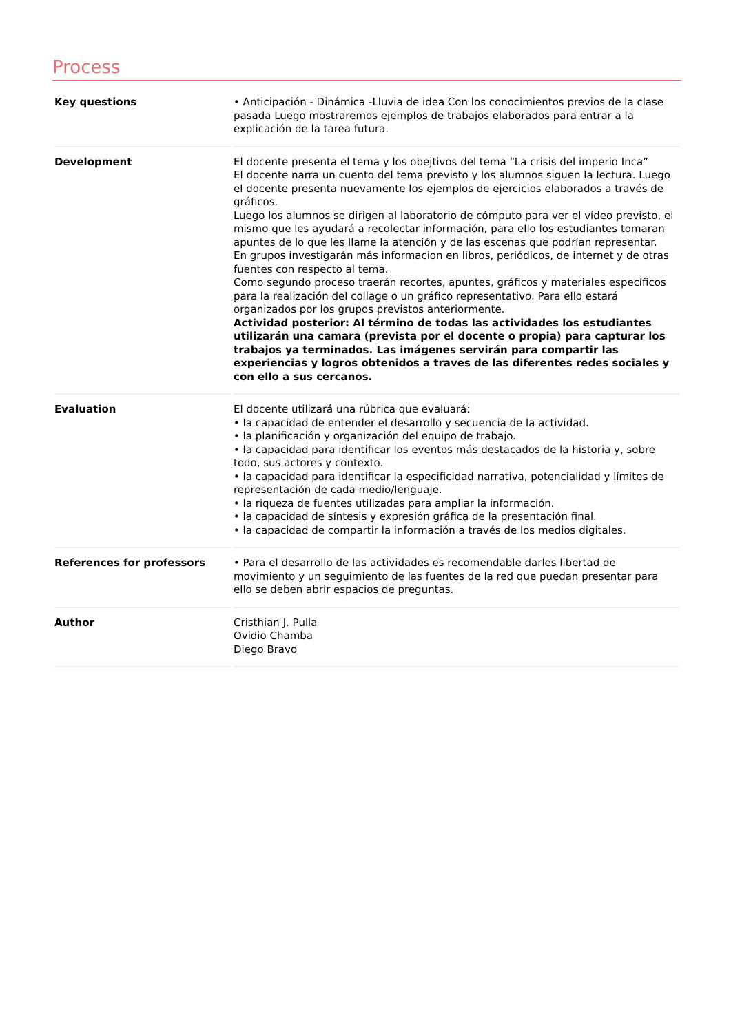Process
| Key questions | • Anticipación - Dinámica -Lluvia de idea Con los conocimientos previos de la clase pasada Luego mostraremos ejemplos de trabajos elaborados para entrar a la explicación de la tarea futura. |
| Development | El docente presenta el tema y los obejtivos del tema “La crisis del imperio Inca” El docente narra un cuento del tema previsto y los alumnos siguen la lectura. Luego el docente presenta nuevamente los ejemplos de ejercicios elaborados a través de gráficos. Luego los alumnos se dirigen al laboratorio de cómputo para ver el vídeo previsto, el mismo que les ayudará a recolectar información, para ello los estudiantes tomaran apuntes de lo que les llame la atención y de las escenas que podrían representar. En grupos investigarán más informacion en libros, periódicos, de internet y de otras fuentes con respecto al tema. Como segundo proceso traerán recortes, apuntes, gráficos y materiales específicos para la realización del collage o un gráfico representativo. Para ello estará organizados por los grupos previstos anteriormente. Actividad posterior: Al término de todas las actividades los estudiantes utilizarán una camara (prevista por el docente o propia) para capturar los trabajos ya terminados. Las imágenes servirán para compartir las experiencias y logros obtenidos a traves de las diferentes redes sociales y con ello a sus cercanos. |
| Evaluation | El docente utilizará una rúbrica que evaluará: • la capacidad de entender el desarrollo y secuencia de la actividad. • la planificación y organización del equipo de trabajo. • la capacidad para identificar los eventos más destacados de la historia y, sobre todo, sus actores y contexto. • la capacidad para identificar la especificidad narrativa, potencialidad y límites de representación de cada medio/lenguaje. • la riqueza de fuentes utilizadas para ampliar la información. • la capacidad de síntesis y expresión gráfica de la presentación final. • la capacidad de compartir la información a través de los medios digitales. |
| References for professors | • Para el desarrollo de las actividades es recomendable darles libertad de movimiento y un seguimiento de las fuentes de la red que puedan presentar para ello se deben abrir espacios de preguntas. |
| Author | Cristhian J. Pulla Ovidio Chamba Diego Bravo |